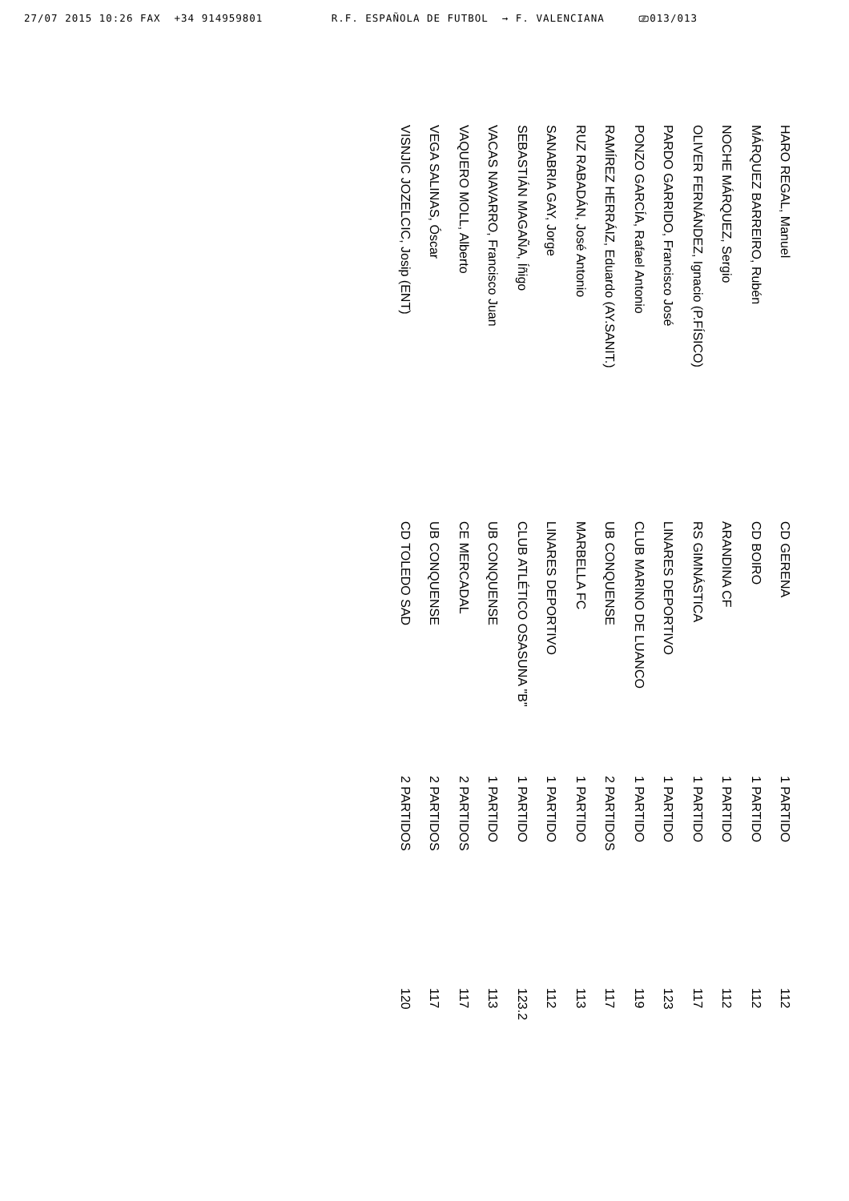27/07 2015 10:26 FAX +34 914959801 R.F. ESPAÑOLA DE FUTBOL → F. VALENCIANA ⎚013/013
| HARO REGAL, Manuel | CD GERENA | 1 PARTIDO | 112 |
| MÁRQUEZ BARREIRO, Rubén | CD BOIRO | 1 PARTIDO | 112 |
| NOCHE MÁRQUEZ, Sergio | ARANDINA CF | 1 PARTIDO | 112 |
| OLIVER FERNÁNDEZ, Ignacio (P.FÍSICO) | RS GIMNÁSTICA | 1 PARTIDO | 117 |
| PARDO GARRIDO, Francisco José | LINARES DEPORTIVO | 1 PARTIDO | 123 |
| PONZO GARCÍA, Rafael Antonio | CLUB MARINO DE LUANCO | 1 PARTIDO | 119 |
| RAMÍREZ HERRÁIZ, Eduardo (AY.SANIT.) | UB CONQUENSE | 2 PARTIDOS | 117 |
| RUZ RABADÁN, José Antonio | MARBELLA FC | 1 PARTIDO | 113 |
| SANABRIA GAY, Jorge | LINARES DEPORTIVO | 1 PARTIDO | 112 |
| SEBASTIÁN MAGAÑA, Íñigo | CLUB ATLÉTICO OSASUNA "B" | 1 PARTIDO | 123.2 |
| VACAS NAVARRO, Francisco Juan | UB CONQUENSE | 1 PARTIDO | 113 |
| VAQUERO MOLL, Alberto | CE MERCADAL | 2 PARTIDOS | 117 |
| VEGA SALINAS, Óscar | UB CONQUENSE | 2 PARTIDOS | 117 |
| VISNJIC JOZELCIC, Josip (ENT) | CD TOLEDO SAD | 2 PARTIDOS | 120 |